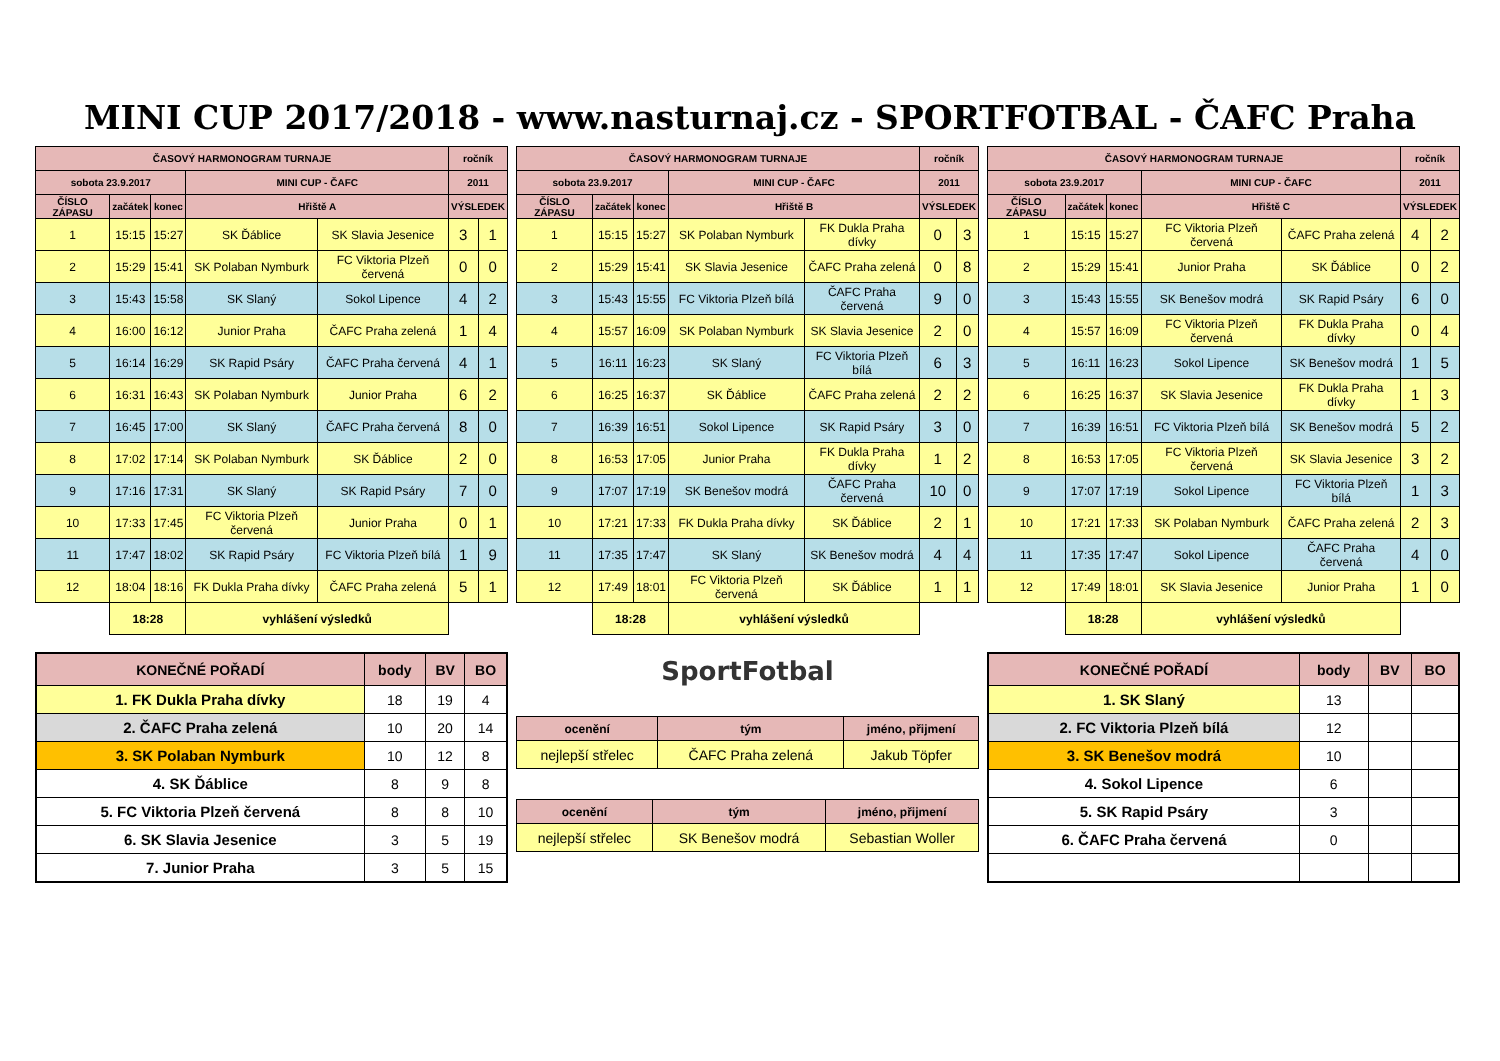MINI CUP 2017/2018 - www.nasturnaj.cz - SPORTFOTBAL - ČAFC Praha
| ČASOVÝ HARMONOGRAM TURNAJE | | | | | ročník | |
| --- | --- | --- | --- | --- | --- | --- |
| sobota 23.9.2017 | | | MINI CUP - ČAFC | | 2011 | |
| ČÍSLO ZÁPASU | začátek | konec | Hřiště A | | VÝSLEDEK | |
| 1 | 15:15 | 15:27 | SK Ďáblice | SK Slavia Jesenice | 3 | 1 |
| 2 | 15:29 | 15:41 | SK Polaban Nymburk | FC Viktoria Plzeň červená | 0 | 0 |
| 3 | 15:43 | 15:58 | SK Slaný | Sokol Lipence | 4 | 2 |
| 4 | 16:00 | 16:12 | Junior Praha | ČAFC Praha zelená | 1 | 4 |
| 5 | 16:14 | 16:29 | SK Rapid Psáry | ČAFC Praha červená | 4 | 1 |
| 6 | 16:31 | 16:43 | SK Polaban Nymburk | Junior Praha | 6 | 2 |
| 7 | 16:45 | 17:00 | SK Slaný | ČAFC Praha červená | 8 | 0 |
| 8 | 17:02 | 17:14 | SK Polaban Nymburk | SK Ďáblice | 2 | 0 |
| 9 | 17:16 | 17:31 | SK Slaný | SK Rapid Psáry | 7 | 0 |
| 10 | 17:33 | 17:45 | FC Viktoria Plzeň červená | Junior Praha | 0 | 1 |
| 11 | 17:47 | 18:02 | SK Rapid Psáry | FC Viktoria Plzeň bílá | 1 | 9 |
| 12 | 18:04 | 18:16 | FK Dukla Praha dívky | ČAFC Praha zelená | 5 | 1 |
| | 18:28 | | vyhlášení výsledků | | | |
| ČASOVÝ HARMONOGRAM TURNAJE | | | | | ročník | |
| --- | --- | --- | --- | --- | --- | --- |
| sobota 23.9.2017 | | | MINI CUP - ČAFC | | 2011 | |
| ČÍSLO ZÁPASU | začátek | konec | Hřiště B | | VÝSLEDEK | |
| 1 | 15:15 | 15:27 | SK Polaban Nymburk | FK Dukla Praha dívky | 0 | 3 |
| 2 | 15:29 | 15:41 | SK Slavia Jesenice | ČAFC Praha zelená | 0 | 8 |
| 3 | 15:43 | 15:55 | FC Viktoria Plzeň bílá | ČAFC Praha červená | 9 | 0 |
| 4 | 15:57 | 16:09 | SK Polaban Nymburk | SK Slavia Jesenice | 2 | 0 |
| 5 | 16:11 | 16:23 | SK Slaný | FC Viktoria Plzeň bílá | 6 | 3 |
| 6 | 16:25 | 16:37 | SK Ďáblice | ČAFC Praha zelená | 2 | 2 |
| 7 | 16:39 | 16:51 | Sokol Lipence | SK Rapid Psáry | 3 | 0 |
| 8 | 16:53 | 17:05 | Junior Praha | FK Dukla Praha dívky | 1 | 2 |
| 9 | 17:07 | 17:19 | SK Benešov modrá | ČAFC Praha červená | 10 | 0 |
| 10 | 17:21 | 17:33 | FK Dukla Praha dívky | SK Ďáblice | 2 | 1 |
| 11 | 17:35 | 17:47 | SK Slaný | SK Benešov modrá | 4 | 4 |
| 12 | 17:49 | 18:01 | FC Viktoria Plzeň červená | SK Ďáblice | 1 | 1 |
| | 18:28 | | vyhlášení výsledků | | | |
| ČASOVÝ HARMONOGRAM TURNAJE | | | | | ročník | |
| --- | --- | --- | --- | --- | --- | --- |
| sobota 23.9.2017 | | | MINI CUP - ČAFC | | 2011 | |
| ČÍSLO ZÁPASU | začátek | konec | Hřiště C | | VÝSLEDEK | |
| 1 | 15:15 | 15:27 | FC Viktoria Plzeň červená | ČAFC Praha zelená | 4 | 2 |
| 2 | 15:29 | 15:41 | Junior Praha | SK Ďáblice | 0 | 2 |
| 3 | 15:43 | 15:55 | SK Benešov modrá | SK Rapid Psáry | 6 | 0 |
| 4 | 15:57 | 16:09 | FC Viktoria Plzeň červená | FK Dukla Praha dívky | 0 | 4 |
| 5 | 16:11 | 16:23 | Sokol Lipence | SK Benešov modrá | 1 | 5 |
| 6 | 16:25 | 16:37 | SK Slavia Jesenice | FK Dukla Praha dívky | 1 | 3 |
| 7 | 16:39 | 16:51 | FC Viktoria Plzeň bílá | SK Benešov modrá | 5 | 2 |
| 8 | 16:53 | 17:05 | FC Viktoria Plzeň červená | SK Slavia Jesenice | 3 | 2 |
| 9 | 17:07 | 17:19 | Sokol Lipence | FC Viktoria Plzeň bílá | 1 | 3 |
| 10 | 17:21 | 17:33 | SK Polaban Nymburk | ČAFC Praha zelená | 2 | 3 |
| 11 | 17:35 | 17:47 | Sokol Lipence | ČAFC Praha červená | 4 | 0 |
| 12 | 17:49 | 18:01 | SK Slavia Jesenice | Junior Praha | 1 | 0 |
| | 18:28 | | vyhlášení výsledků | | | |
| KONEČNÉ POŘADÍ | body | BV | BO |
| --- | --- | --- | --- |
| 1. FK Dukla Praha dívky | 18 | 19 | 4 |
| 2. ČAFC Praha zelená | 10 | 20 | 14 |
| 3. SK Polaban Nymburk | 10 | 12 | 8 |
| 4. SK Ďáblice | 8 | 9 | 8 |
| 5. FC Viktoria Plzeň červená | 8 | 8 | 10 |
| 6. SK Slavia Jesenice | 3 | 5 | 19 |
| 7. Junior Praha | 3 | 5 | 15 |
SportFotbal
| ocenění | tým | jméno, přijmení |
| --- | --- | --- |
| nejlepší střelec | ČAFC Praha zelená | Jakub Töpfer |
| ocenění | tým | jméno, přijmení |
| --- | --- | --- |
| nejlepší střelec | SK Benešov modrá | Sebastian Woller |
| KONEČNÉ POŘADÍ | body | BV | BO |
| --- | --- | --- | --- |
| 1. SK Slaný | 13 | | |
| 2. FC Viktoria Plzeň bílá | 12 | | |
| 3. SK Benešov modrá | 10 | | |
| 4. Sokol Lipence | 6 | | |
| 5. SK Rapid Psáry | 3 | | |
| 6. ČAFC Praha červená | 0 | | |